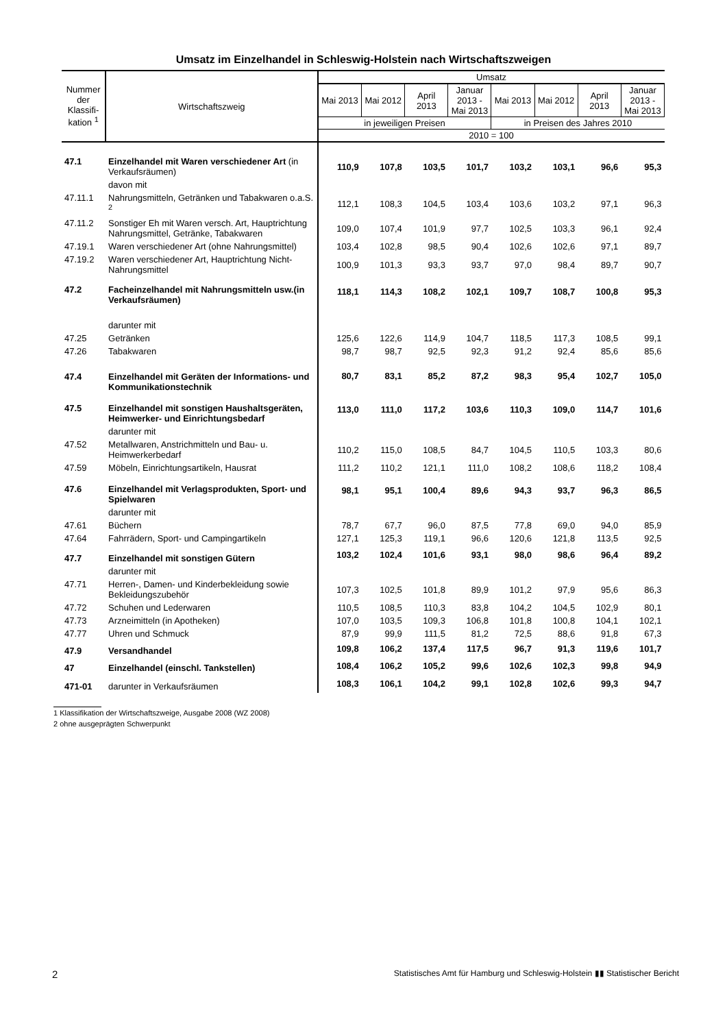Umsatz im Einzelhandel in Schleswig-Holstein nach Wirtschaftszweigen
| Nummer der Klassifi-kation <sup>1</sup> | Wirtschaftszweig | Umsatz | | | | | | | |
| --- | --- | --- | --- | --- | --- | --- | --- | --- | --- |
| | | Mai 2013 | Mai 2012 | April 2013 | Januar 2013 - Mai 2013 | Mai 2013 | Mai 2012 | April 2013 | Januar 2013 - Mai 2013 |
| | | in jeweiligen Preisen | | | | in Preisen des Jahres 2010 | | | |
| | | 2010 = 100 | | | | | | | |
| 47.1 | Einzelhandel mit Waren verschiedener Art (in Verkaufsräumen) | 110,9 | 107,8 | 103,5 | 101,7 | 103,2 | 103,1 | 96,6 | 95,3 |
| | davon mit | | | | | | | | |
| 47.11.1 | Nahrungsmitteln, Getränken und Tabakwaren o.a.S. <sup>2</sup> | 112,1 | 108,3 | 104,5 | 103,4 | 103,6 | 103,2 | 97,1 | 96,3 |
| 47.11.2 | Sonstiger Eh mit Waren versch. Art, Hauptrichtung Nahrungsmittel, Getränke, Tabakwaren | 109,0 | 107,4 | 101,9 | 97,7 | 102,5 | 103,3 | 96,1 | 92,4 |
| 47.19.1 | Waren verschiedener Art (ohne Nahrungsmittel) | 103,4 | 102,8 | 98,5 | 90,4 | 102,6 | 102,6 | 97,1 | 89,7 |
| 47.19.2 | Waren verschiedener Art, Hauptrichtung Nicht-Nahrungsmittel | 100,9 | 101,3 | 93,3 | 93,7 | 97,0 | 98,4 | 89,7 | 90,7 |
| 47.2 | Facheinzelhandel mit Nahrungsmitteln usw.(in Verkaufsräumen) | 118,1 | 114,3 | 108,2 | 102,1 | 109,7 | 108,7 | 100,8 | 95,3 |
| | darunter mit | | | | | | | | |
| 47.25 | Getränken | 125,6 | 122,6 | 114,9 | 104,7 | 118,5 | 117,3 | 108,5 | 99,1 |
| 47.26 | Tabakwaren | 98,7 | 98,7 | 92,5 | 92,3 | 91,2 | 92,4 | 85,6 | 85,6 |
| 47.4 | Einzelhandel mit Geräten der Informations- und Kommunikationstechnik | 80,7 | 83,1 | 85,2 | 87,2 | 98,3 | 95,4 | 102,7 | 105,0 |
| 47.5 | Einzelhandel mit sonstigen Haushaltsgeräten, Heimwerker- und Einrichtungsbedarf | 113,0 | 111,0 | 117,2 | 103,6 | 110,3 | 109,0 | 114,7 | 101,6 |
| | darunter mit | | | | | | | | |
| 47.52 | Metallwaren, Anstrichmitteln und Bau- u. Heimwerkerbedarf | 110,2 | 115,0 | 108,5 | 84,7 | 104,5 | 110,5 | 103,3 | 80,6 |
| 47.59 | Möbeln, Einrichtungsartikeln, Hausrat | 111,2 | 110,2 | 121,1 | 111,0 | 108,2 | 108,6 | 118,2 | 108,4 |
| 47.6 | Einzelhandel mit Verlagsprodukten, Sport- und Spielwaren | 98,1 | 95,1 | 100,4 | 89,6 | 94,3 | 93,7 | 96,3 | 86,5 |
| | darunter mit | | | | | | | | |
| 47.61 | Büchern | 78,7 | 67,7 | 96,0 | 87,5 | 77,8 | 69,0 | 94,0 | 85,9 |
| 47.64 | Fahrrädern, Sport- und Campingartikeln | 127,1 | 125,3 | 119,1 | 96,6 | 120,6 | 121,8 | 113,5 | 92,5 |
| 47.7 | Einzelhandel mit sonstigen Gütern | 103,2 | 102,4 | 101,6 | 93,1 | 98,0 | 98,6 | 96,4 | 89,2 |
| | darunter mit | | | | | | | | |
| 47.71 | Herren-, Damen- und Kinderbekleidung sowie Bekleidungszubehör | 107,3 | 102,5 | 101,8 | 89,9 | 101,2 | 97,9 | 95,6 | 86,3 |
| 47.72 | Schuhen und Lederwaren | 110,5 | 108,5 | 110,3 | 83,8 | 104,2 | 104,5 | 102,9 | 80,1 |
| 47.73 | Arzneimitteln (in Apotheken) | 107,0 | 103,5 | 109,3 | 106,8 | 101,8 | 100,8 | 104,1 | 102,1 |
| 47.77 | Uhren und Schmuck | 87,9 | 99,9 | 111,5 | 81,2 | 72,5 | 88,6 | 91,8 | 67,3 |
| 47.9 | Versandhandel | 109,8 | 106,2 | 137,4 | 117,5 | 96,7 | 91,3 | 119,6 | 101,7 |
| 47 | Einzelhandel (einschl. Tankstellen) | 108,4 | 106,2 | 105,2 | 99,6 | 102,6 | 102,3 | 99,8 | 94,9 |
| 471-01 | darunter in Verkaufsräumen | 108,3 | 106,1 | 104,2 | 99,1 | 102,8 | 102,6 | 99,3 | 94,7 |
1 Klassifikation der Wirtschaftszweige, Ausgabe 2008 (WZ 2008)
2 ohne ausgeprägten Schwerpunkt
2 Statistisches Amt für Hamburg und Schleswig-Holstein ▮▮ Statistischer Bericht